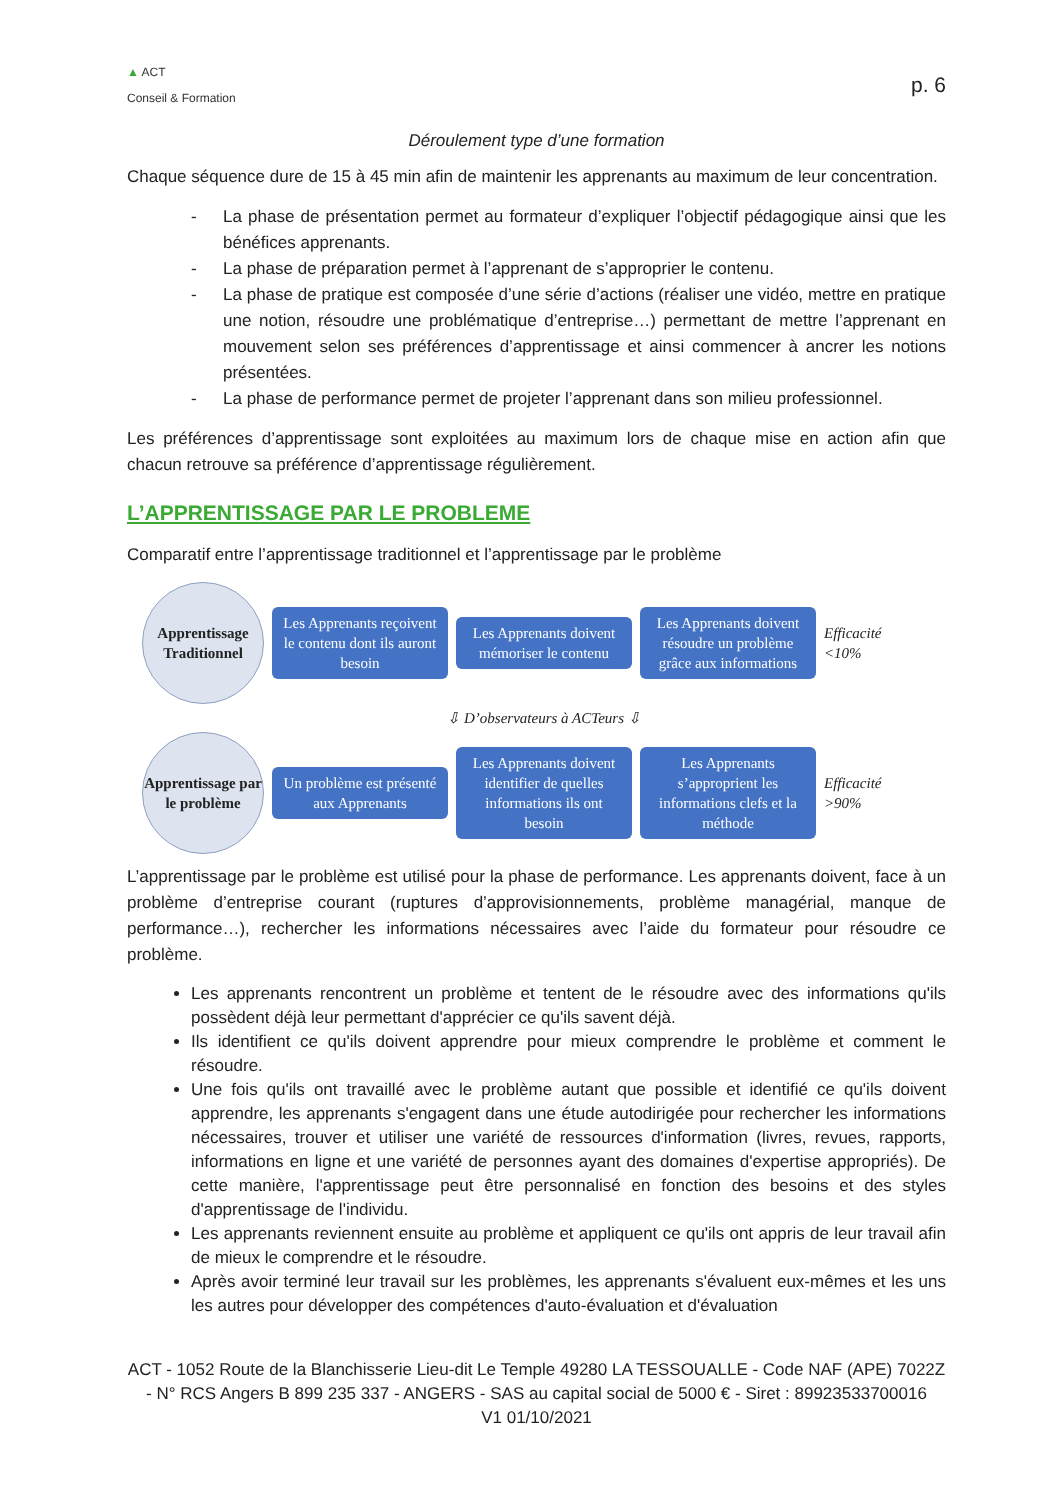▲ ACT
Conseil & Formation
p. 6
Déroulement type d’une formation
Chaque séquence dure de 15 à 45 min afin de maintenir les apprenants au maximum de leur concentration.
- La phase de présentation permet au formateur d’expliquer l’objectif pédagogique ainsi que les bénéfices apprenants.
- La phase de préparation permet à l’apprenant de s’approprier le contenu.
- La phase de pratique est composée d’une série d’actions (réaliser une vidéo, mettre en pratique une notion, résoudre une problématique d’entreprise…) permettant de mettre l’apprenant en mouvement selon ses préférences d’apprentissage et ainsi commencer à ancrer les notions présentées.
- La phase de performance permet de projeter l’apprenant dans son milieu professionnel.
Les préférences d’apprentissage sont exploitées au maximum lors de chaque mise en action afin que chacun retrouve sa préférence d’apprentissage régulièrement.
L’APPRENTISSAGE PAR LE PROBLEME
Comparatif entre l’apprentissage traditionnel et l’apprentissage par le problème
Apprentissage Traditionnel
Les Apprenants reçoivent le contenu dont ils auront besoin
Les Apprenants doivent mémoriser le contenu
Les Apprenants doivent résoudre un problème grâce aux informations
Efficacité <10%
⇩ D’observateurs à ACTeurs ⇩
Apprentissage par le problème
Un problème est présenté aux Apprenants
Les Apprenants doivent identifier de quelles informations ils ont besoin
Les Apprenants s’approprient les informations clefs et la méthode
Efficacité >90%
L’apprentissage par le problème est utilisé pour la phase de performance. Les apprenants doivent, face à un problème d’entreprise courant (ruptures d’approvisionnements, problème managérial, manque de performance…), rechercher les informations nécessaires avec l’aide du formateur pour résoudre ce problème.
Les apprenants rencontrent un problème et tentent de le résoudre avec des informations qu'ils possèdent déjà leur permettant d'apprécier ce qu'ils savent déjà.
Ils identifient ce qu'ils doivent apprendre pour mieux comprendre le problème et comment le résoudre.
Une fois qu'ils ont travaillé avec le problème autant que possible et identifié ce qu'ils doivent apprendre, les apprenants s'engagent dans une étude autodirigée pour rechercher les informations nécessaires, trouver et utiliser une variété de ressources d'information (livres, revues, rapports, informations en ligne et une variété de personnes ayant des domaines d'expertise appropriés). De cette manière, l'apprentissage peut être personnalisé en fonction des besoins et des styles d'apprentissage de l'individu.
Les apprenants reviennent ensuite au problème et appliquent ce qu'ils ont appris de leur travail afin de mieux le comprendre et le résoudre.
Après avoir terminé leur travail sur les problèmes, les apprenants s'évaluent eux-mêmes et les uns les autres pour développer des compétences d'auto-évaluation et d'évaluation
ACT - 1052 Route de la Blanchisserie Lieu-dit Le Temple 49280 LA TESSOUALLE - Code NAF (APE) 7022Z - N° RCS Angers B 899 235 337 - ANGERS - SAS au capital social de 5000 € - Siret : 89923533700016
V1 01/10/2021